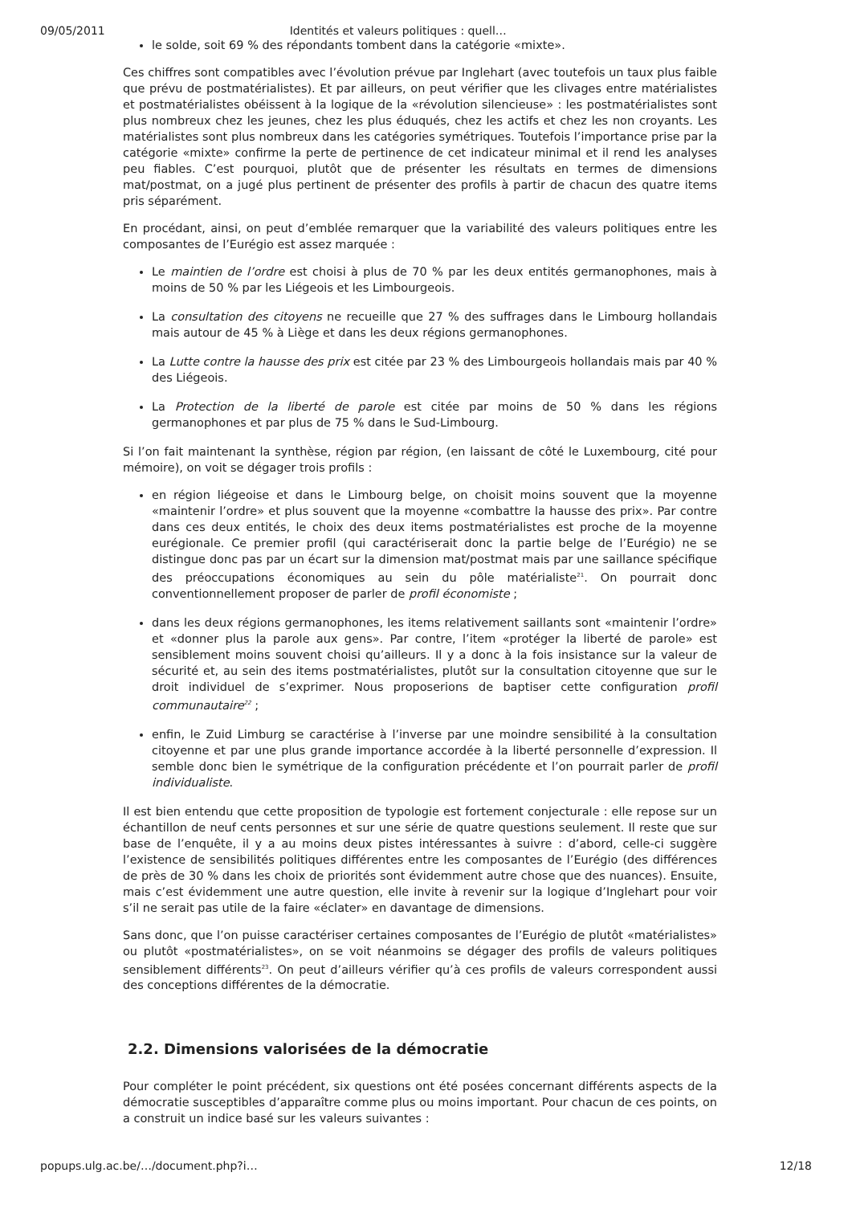09/05/2011 Identités et valeurs politiques : quell…
le solde, soit 69 % des répondants tombent dans la catégorie «mixte».
Ces chiffres sont compatibles avec l’évolution prévue par Inglehart (avec toutefois un taux plus faible que prévu de postmatérialistes). Et par ailleurs, on peut vérifier que les clivages entre matérialistes et postmatérialistes obéissent à la logique de la «révolution silencieuse» : les postmatérialistes sont plus nombreux chez les jeunes, chez les plus éduqués, chez les actifs et chez les non croyants. Les matérialistes sont plus nombreux dans les catégories symétriques. Toutefois l’importance prise par la catégorie «mixte» confirme la perte de pertinence de cet indicateur minimal et il rend les analyses peu fiables. C’est pourquoi, plutôt que de présenter les résultats en termes de dimensions mat/postmat, on a jugé plus pertinent de présenter des profils à partir de chacun des quatre items pris séparément.
En procédant, ainsi, on peut d’emblée remarquer que la variabilité des valeurs politiques entre les composantes de l’Eurégio est assez marquée :
Le maintien de l’ordre est choisi à plus de 70 % par les deux entités germanophones, mais à moins de 50 % par les Liégeois et les Limbourgeois.
La consultation des citoyens ne recueille que 27 % des suffrages dans le Limbourg hollandais mais autour de 45 % à Liège et dans les deux régions germanophones.
La Lutte contre la hausse des prix est citée par 23 % des Limbourgeois hollandais mais par 40 % des Liégeois.
La Protection de la liberté de parole est citée par moins de 50 % dans les régions germanophones et par plus de 75 % dans le Sud-Limbourg.
Si l’on fait maintenant la synthèse, région par région, (en laissant de côté le Luxembourg, cité pour mémoire), on voit se dégager trois profils :
en région liégeoise et dans le Limbourg belge, on choisit moins souvent que la moyenne «maintenir l’ordre» et plus souvent que la moyenne «combattre la hausse des prix». Par contre dans ces deux entités, le choix des deux items postmatérialistes est proche de la moyenne eurégionale. Ce premier profil (qui caractériserait donc la partie belge de l’Eurégio) ne se distingue donc pas par un écart sur la dimension mat/postmat mais par une saillance spécifique des préoccupations économiques au sein du pôle matérialiste<sup>21</sup>. On pourrait donc conventionnellement proposer de parler de profil économiste ;
dans les deux régions germanophones, les items relativement saillants sont «maintenir l’ordre» et «donner plus la parole aux gens». Par contre, l’item «protéger la liberté de parole» est sensiblement moins souvent choisi qu’ailleurs. Il y a donc à la fois insistance sur la valeur de sécurité et, au sein des items postmatérialistes, plutôt sur la consultation citoyenne que sur le droit individuel de s’exprimer. Nous proposerions de baptiser cette configuration profil communautaire<sup>22</sup> ;
enfin, le Zuid Limburg se caractérise à l’inverse par une moindre sensibilité à la consultation citoyenne et par une plus grande importance accordée à la liberté personnelle d’expression. Il semble donc bien le symétrique de la configuration précédente et l’on pourrait parler de profil individualiste.
Il est bien entendu que cette proposition de typologie est fortement conjecturale : elle repose sur un échantillon de neuf cents personnes et sur une série de quatre questions seulement. Il reste que sur base de l’enquête, il y a au moins deux pistes intéressantes à suivre : d’abord, celle-ci suggère l’existence de sensibilités politiques différentes entre les composantes de l’Eurégio (des différences de près de 30 % dans les choix de priorités sont évidemment autre chose que des nuances). Ensuite, mais c’est évidemment une autre question, elle invite à revenir sur la logique d’Inglehart pour voir s’il ne serait pas utile de la faire «éclater» en davantage de dimensions.
Sans donc, que l’on puisse caractériser certaines composantes de l’Eurégio de plutôt «matérialistes» ou plutôt «postmatérialistes», on se voit néanmoins se dégager des profils de valeurs politiques sensiblement différents<sup>23</sup>. On peut d’ailleurs vérifier qu’à ces profils de valeurs correspondent aussi des conceptions différentes de la démocratie.
2.2. Dimensions valorisées de la démocratie
Pour compléter le point précédent, six questions ont été posées concernant différents aspects de la démocratie susceptibles d’apparaître comme plus ou moins important. Pour chacun de ces points, on a construit un indice basé sur les valeurs suivantes :
popups.ulg.ac.be/…/document.php?i… 12/18